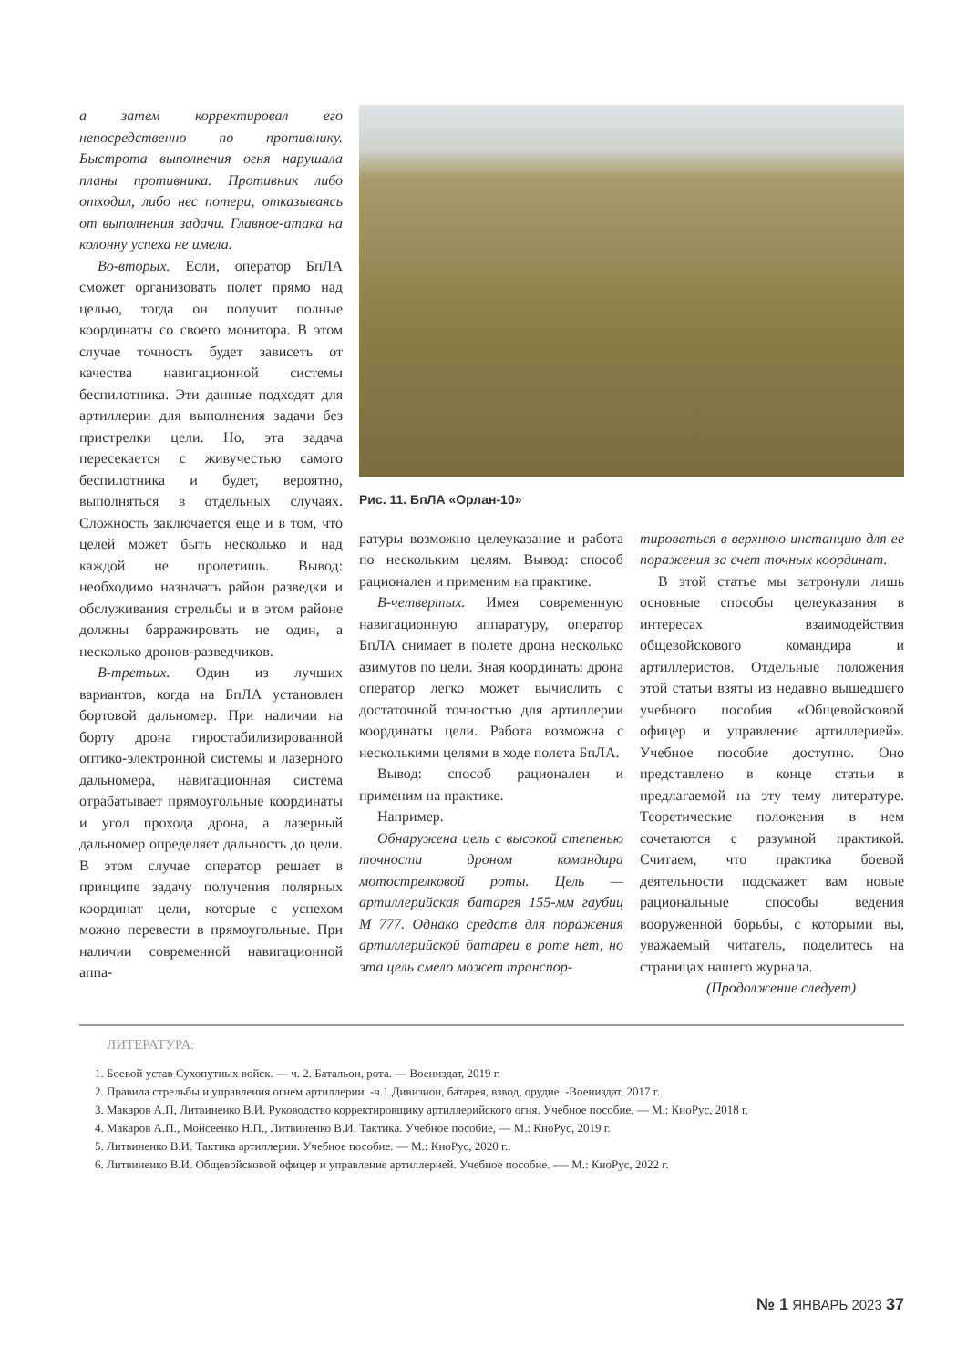а затем корректировал его непосредственно по противнику. Быстрота выполнения огня нарушала планы противника. Противник либо отходил, либо нес потери, отказываясь от выполнения задачи. Главное-атака на колонну успеха не имела.
Во-вторых. Если, оператор БпЛА сможет организовать полет прямо над целью, тогда он получит полные координаты со своего монитора. В этом случае точность будет зависеть от качества навигационной системы беспилотника. Эти данные подходят для артиллерии для выполнения задачи без пристрелки цели. Но, эта задача пересекается с живучестью самого беспилотника и будет, вероятно, выполняться в отдельных случаях. Сложность заключается еще и в том, что целей может быть несколько и над каждой не пролетишь. Вывод: необходимо назначать район разведки и обслуживания стрельбы и в этом районе должны барражировать не один, а несколько дронов-разведчиков.
В-третьих. Один из лучших вариантов, когда на БпЛА установлен бортовой дальномер. При наличии на борту дрона гиростабилизированной оптико-электронной системы и лазерного дальномера, навигационная система отрабатывает прямоугольные координаты и угол прохода дрона, а лазерный дальномер определяет дальность до цели. В этом случае оператор решает в принципе задачу получения полярных координат цели, которые с успехом можно перевести в прямоугольные. При наличии современной навигационной аппа-
Рис. 11. БпЛА «Орлан-10»
ратуры возможно целеуказание и работа по нескольким целям. Вывод: способ рационален и применим на практике.
В-четвертых. Имея современную навигационную аппаратуру, оператор БпЛА снимает в полете дрона несколько азимутов по цели. Зная координаты дрона оператор легко может вычислить с достаточной точностью для артиллерии координаты цели. Работа возможна с несколькими целями в ходе полета БпЛА.
Вывод: способ рационален и применим на практике.
Например.
Обнаружена цель с высокой степенью точности дроном командира мотострелковой роты. Цель — артиллерийская батарея 155-мм гаубиц М 777. Однако средств для поражения артиллерийской батареи в роте нет, но эта цель смело может транспор-
тироваться в верхнюю инстанцию для ее поражения за счет точных координат.
В этой статье мы затронули лишь основные способы целеуказания в интересах взаимодействия общевойскового командира и артиллеристов. Отдельные положения этой статьи взяты из недавно вышедшего учебного пособия «Общевойсковой офицер и управление артиллерией». Учебное пособие доступно. Оно представлено в конце статьи в предлагаемой на эту тему литературе. Теоретические положения в нем сочетаются с разумной практикой. Считаем, что практика боевой деятельности подскажет вам новые рациональные способы ведения вооруженной борьбы, с которыми вы, уважаемый читатель, поделитесь на страницах нашего журнала.
(Продолжение следует)
ЛИТЕРАТУРА:
1. Боевой устав Сухопутных войск. — ч. 2. Батальон, рота. — Воениздат, 2019 г.
2. Правила стрельбы и управления огнем артиллерии. -ч.1.Дивизион, батарея, взвод, орудие. -Воениздат, 2017 г.
3. Макаров А.П, Литвиненко В.И. Руководство корректировщику артиллерийского огня. Учебное пособие. — М.: КноРус, 2018 г.
4. Макаров А.П., Мойсеенко Н.П., Литвиненко В.И. Тактика. Учебное пособие, — М.: КноРус, 2019 г.
5. Литвиненко В.И. Тактика артиллерии. Учебное пособие. — М.: КноРус, 2020 г..
6. Литвиненко В.И. Общевойсковой офицер и управление артиллерией. Учебное пособие. -— М.: КноРус, 2022 г.
№ 1 ЯНВАРЬ 2023 37